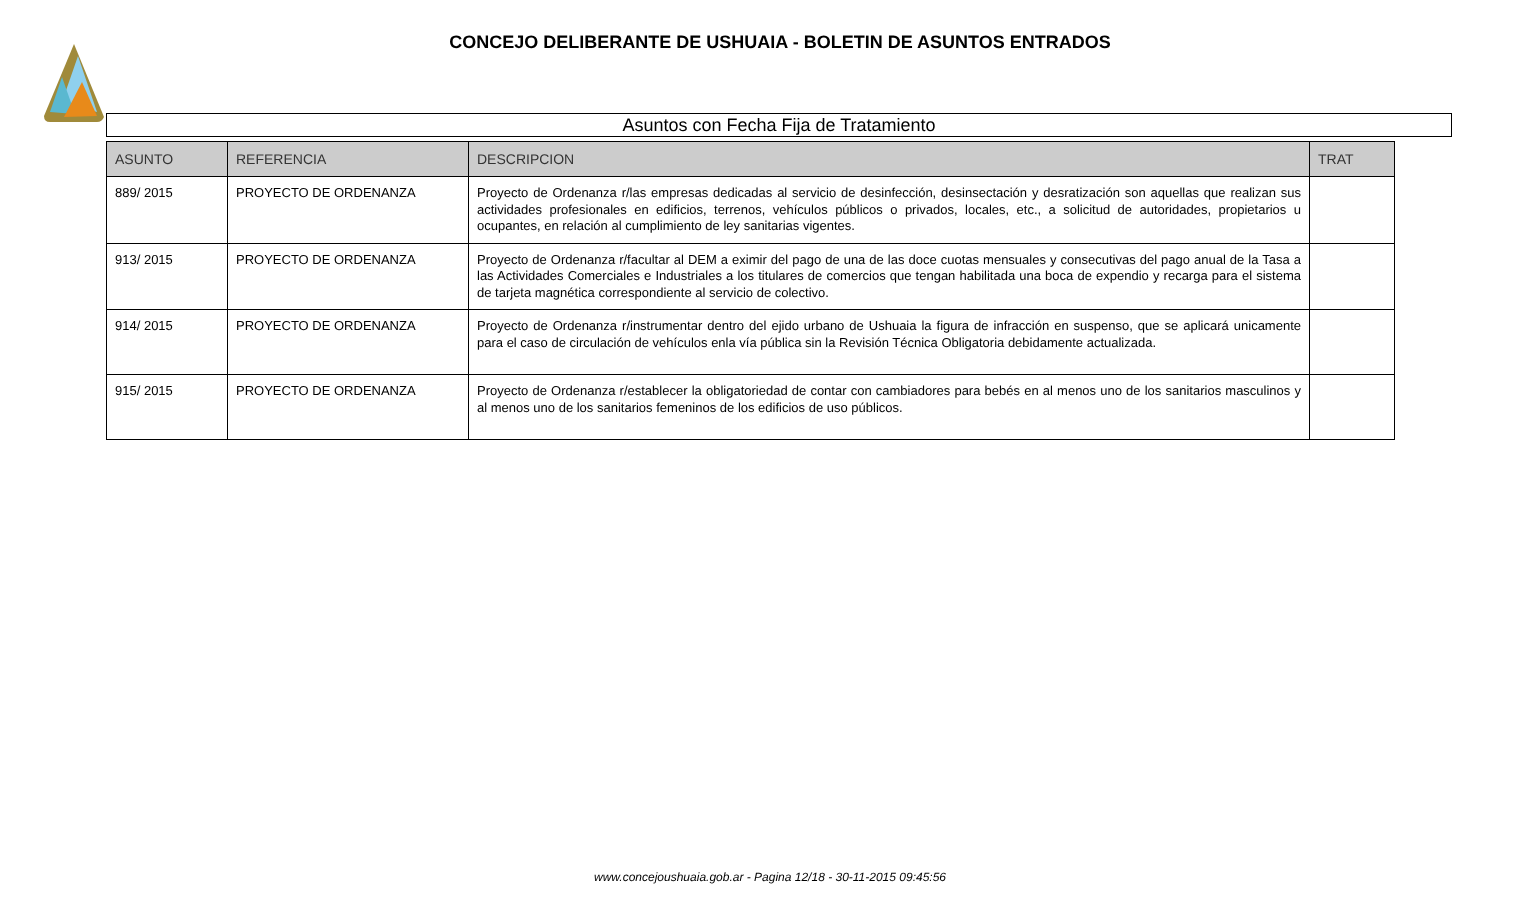CONCEJO DELIBERANTE DE USHUAIA - BOLETIN DE ASUNTOS ENTRADOS
Asuntos con Fecha Fija de Tratamiento
| ASUNTO | REFERENCIA | DESCRIPCION | TRAT |
| --- | --- | --- | --- |
| 889/ 2015 | PROYECTO DE ORDENANZA | Proyecto de Ordenanza r/las empresas dedicadas al servicio de desinfección, desinsectación y desratización son aquellas que realizan sus actividades profesionales en edificios, terrenos, vehículos públicos o privados, locales, etc., a solicitud de autoridades, propietarios u ocupantes, en relación al cumplimiento de ley sanitarias vigentes. | |
| 913/ 2015 | PROYECTO DE ORDENANZA | Proyecto de Ordenanza r/facultar al DEM a eximir del pago de una de las doce cuotas mensuales y consecutivas del pago anual de la Tasa a las Actividades Comerciales e Industriales a los titulares de comercios que tengan habilitada una boca de expendio y recarga para el sistema de tarjeta magnética correspondiente al servicio de colectivo. | |
| 914/ 2015 | PROYECTO DE ORDENANZA | Proyecto de Ordenanza r/instrumentar dentro del ejido urbano de Ushuaia la figura de infracción en suspenso, que se aplicará unicamente para el caso de circulación de vehículos enla vía pública sin la Revisión Técnica Obligatoria debidamente actualizada. | |
| 915/ 2015 | PROYECTO DE ORDENANZA | Proyecto de Ordenanza r/establecer la obligatoriedad de contar con cambiadores para bebés en al menos uno de los sanitarios masculinos y al menos uno de los sanitarios femeninos de los edificios de uso públicos. | |
www.concejoushuaia.gob.ar - Pagina 12/18 - 30-11-2015 09:45:56